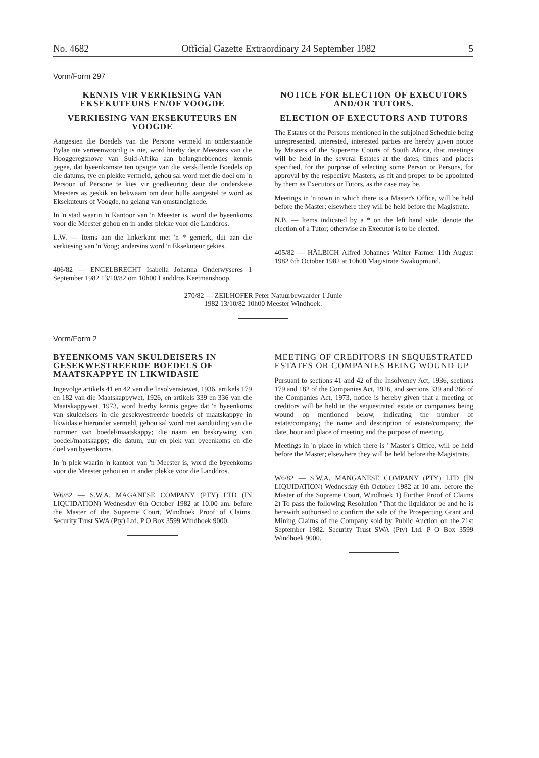No. 4682 Official Gazette Extraordinary 24 September 1982 5
Vorm/Form 297
KENNIS VIR VERKIESING VAN EKSEKUTEURS EN/OF VOOGDE
VERKIESING VAN EKSEKUTEURS EN VOOGDE
Aangesien die Boedels van die Persone vermeld in onderstaande Bylae nie verteenwoordig is nie, word hierby deur Meesters van die Hooggeregshowe van Suid-Afrika aan belanghebbendes kennis gegee, dat byeenkomste ten opsigte van die verskillende Boedels op die datums, tye en plekke vermeld, gehou sal word met die doel om 'n Persoon of Persone te kies vir goedkeuring deur die onderskeie Meesters as geskik en bekwaam om deur hulle aangestel te word as Eksekuteurs of Voogde, na gelang van omstandighede.
In 'n stad waarin 'n Kantoor van 'n Meester is, word die byeenkoms voor die Meester gehou en in ander plekke voor die Landdros.
L.W. — Items aan die linkerkant met 'n * gemerk, dui aan die verkiesing van 'n Voog; andersins word 'n Eksekuteur gekies.
406/82 — ENGELBRECHT Isabella Johanna Onderwyseres 1 September 1982 13/10/82 om 10h00 Landdros Keetmanshoop.
NOTICE FOR ELECTION OF EXECUTORS AND/OR TUTORS.
ELECTION OF EXECUTORS AND TUTORS
The Estates of the Persons mentioned in the subjoined Schedule being unrepresented, interested, interested parties are hereby given notice by Masters of the Supereme Courts of South Africa, that meetings will be held in the several Estates at the dates, times and places specified, for the purpose of selecting some Person or Persons, for approval by the respective Masters, as fit and proper to be appointed by them as Executors or Tutors, as the case may be.
Meetings in 'n town in which there is a Master's Office, will be held before the Master; elsewhere they will be held before the Magistrate.
N.B. — Items indicated by a * on the left hand side, denote the election of a Tutor; otherwise an Executor is to be elected.
405/82 — HÄLBICH Alfred Johannes Walter Farmer 11th August 1982 6th October 1982 at 10h00 Magistrate Swakopmund.
270/82 — ZEILHOFER Peter Natuurbewaarder 1 Junie
1982 13/10/82 10h00 Meester Windhoek.
Vorm/Form 2
BYEENKOMS VAN SKULDEISERS IN GESEKWESTREERDE BOEDELS OF MAATSKAPPYE IN LIKWIDASIE
Ingevolge artikels 41 en 42 van die Insolvensiewet, 1936, artikels 179 en 182 van die Maatskappywet, 1926, en artikels 339 en 336 van die Maatskappywet, 1973, word hierby kennis gegee dat 'n byeenkoms van skuldeisers in die gesekwestreerde boedels of maatskappye in likwidasie hieronder vermeld, gehou sal word met aanduiding van die nommer van boedel/maatskappy; die naam en beskrywing van boedel/maatskappy; die datum, uur en plek van byeenkoms en die doel van byeenkoms.
In 'n plek waarin 'n kantoor van 'n Meester is, word die byeenkoms voor die Meester gehou en in ander plekke voor die Landdros.
W6/82 — S.W.A. MAGANESE COMPANY (PTY) LTD (IN LIQUIDATION) Wednesday 6th October 1982 at 10.00 am. before the Master of the Supreme Court, Windhoek Proof of Claims. Security Trust SWA (Pty) Ltd. P O Box 3599 Windhoek 9000.
MEETING OF CREDITORS IN SEQUESTRATED ESTATES OR COMPANIES BEING WOUND UP
Pursuant to sections 41 and 42 of the Insolvency Act, 1936, sections 179 and 182 of the Companies Act, 1926, and sections 339 and 366 of the Companies Act, 1973, notice is hereby given that a meeting of creditors will be held in the sequestrated estate or companies being wound op mentioned below, indicating the number of estate/company; the name and description of estate/company; the date, hour and place of meeting and the purpose of meeting.
Meetings in 'n place in which there is ' Master's Office, will be held before the Master; elsewhere they will be held before the Magistrate.
W6/82 — S.W.A. MANGANESE COMPANY (PTY) LTD (IN LIQUIDATION) Wednesday 6th October 1982 at 10 am. before the Master of the Supreme Court, Windhoek 1) Further Proof of Claims 2) To pass the following Resolution "That the liquidator be and he is herewith authorised to confirm the sale of the Prospecting Grant and Mining Claims of the Company sold by Public Auction on the 21st September 1982. Security Trust SWA (Pty) Ltd. P O Box 3599 Windhoek 9000.